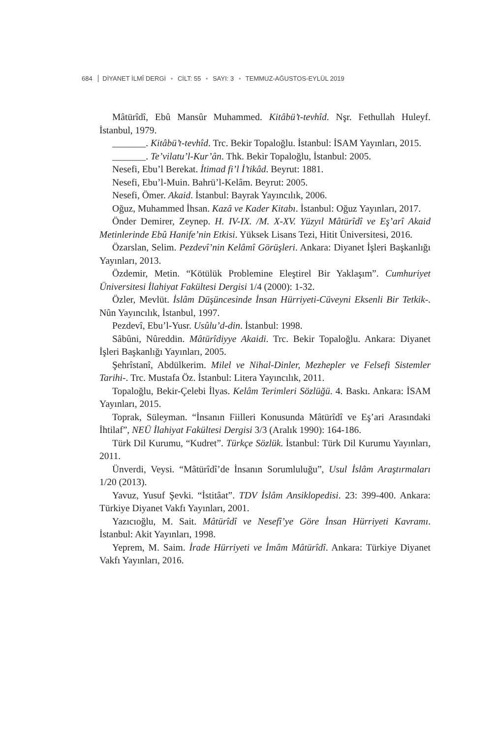684 DİYANET İLMÎ DERGİ • CİLT: 55 • SAYI: 3 • TEMMUZ-AĞUSTOS-EYLÜL 2019
Mâtürîdî, Ebû Mansûr Muhammed. Kitâbü’t-tevhîd. Nşr. Fethullah Huleyf. İstanbul, 1979.
_______. Kitâbü’t-tevhîd. Trc. Bekir Topaloğlu. İstanbul: İSAM Yayınları, 2015.
_______. Te’vilatu’l-Kur’ân. Thk. Bekir Topaloğlu, İstanbul: 2005.
Nesefi, Ebu’l Berekat. İtimad fi’l İ’tikâd. Beyrut: 1881.
Nesefi, Ebu’l-Muin. Bahrü’l-Kelâm. Beyrut: 2005.
Nesefi, Ömer. Akaid. İstanbul: Bayrak Yayıncılık, 2006.
Oğuz, Muhammed İhsan. Kazâ ve Kader Kitabı. İstanbul: Oğuz Yayınları, 2017.
Önder Demirer, Zeynep. H. IV-IX. /M. X-XV. Yüzyıl Mâtürîdî ve Eş’arî Akaid Metinlerinde Ebû Hanife’nin Etkisi. Yüksek Lisans Tezi, Hitit Üniversitesi, 2016.
Özarslan, Selim. Pezdevî’nin Kelâmî Görüşleri. Ankara: Diyanet İşleri Başkanlığı Yayınları, 2013.
Özdemir, Metin. “Kötülük Problemine Eleştirel Bir Yaklaşım”. Cumhuriyet Üniversitesi İlahiyat Fakültesi Dergisi 1/4 (2000): 1-32.
Özler, Mevlüt. İslâm Düşüncesinde İnsan Hürriyeti-Cüveyni Eksenli Bir Tetkik-. Nûn Yayıncılık, İstanbul, 1997.
Pezdevî, Ebu’l-Yusr. Usûlu’d-din. İstanbul: 1998.
Sâbûni, Nûreddin. Mâtürîdiyye Akaidi. Trc. Bekir Topaloğlu. Ankara: Diyanet İşleri Başkanlığı Yayınları, 2005.
Şehrîstanî, Abdülkerim. Milel ve Nihal-Dinler, Mezhepler ve Felsefi Sistemler Tarihi-. Trc. Mustafa Öz. İstanbul: Litera Yayıncılık, 2011.
Topaloğlu, Bekir-Çelebi İlyas. Kelâm Terimleri Sözlüğü. 4. Baskı. Ankara: İSAM Yayınları, 2015.
Toprak, Süleyman. “İnsanın Fiilleri Konusunda Mâtürîdî ve Eş’ari Arasındaki İhtilaf”, NEÜ İlahiyat Fakültesi Dergisi 3/3 (Aralık 1990): 164-186.
Türk Dil Kurumu, “Kudret”. Türkçe Sözlük. İstanbul: Türk Dil Kurumu Yayınları, 2011.
Ünverdi, Veysi. “Mâtürîdî’de İnsanın Sorumluluğu”, Usul İslâm Araştırmaları 1/20 (2013).
Yavuz, Yusuf Şevki. “İstitâat”. TDV İslâm Ansiklopedisi. 23: 399-400. Ankara: Türkiye Diyanet Vakfı Yayınları, 2001.
Yazıcıoğlu, M. Sait. Mâtürîdî ve Nesefî’ye Göre İnsan Hürriyeti Kavramı. İstanbul: Akit Yayınları, 1998.
Yeprem, M. Saim. İrade Hürriyeti ve İmâm Mâtürîdî. Ankara: Türkiye Diyanet Vakfı Yayınları, 2016.